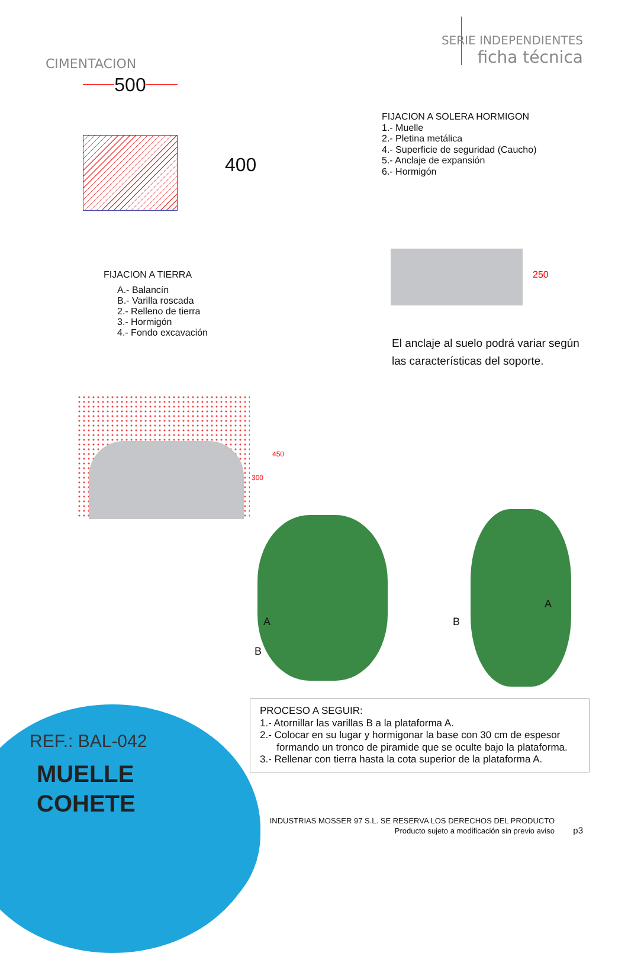CIMENTACION
SERIE INDEPENDIENTES
ficha técnica
500
400
FIJACION A SOLERA HORMIGON
1.- Muelle
2.- Pletina metálica
4.- Superficie de seguridad (Caucho)
5.- Anclaje de expansión
6.- Hormigón
250
FIJACION A TIERRA
A.- Balancín
B.- Varilla roscada
2.- Relleno de tierra
3.- Hormigón
4.- Fondo excavación
El anclaje al suelo podrá variar según
las características del soporte.
450
300
A
B
A
B
PROCESO A SEGUIR:
1.- Atornillar las varillas B a la plataforma A.
2.- Colocar en su lugar y hormigonar la base con 30 cm de espesor
formando un tronco de piramide que se oculte bajo la plataforma.
3.- Rellenar con tierra hasta la cota superior de la plataforma A.
REF.: BAL-042
MUELLE
COHETE
INDUSTRIAS MOSSER 97 S.L. SE RESERVA LOS DERECHOS DEL PRODUCTO
Producto sujeto a modificación sin previo aviso
p3